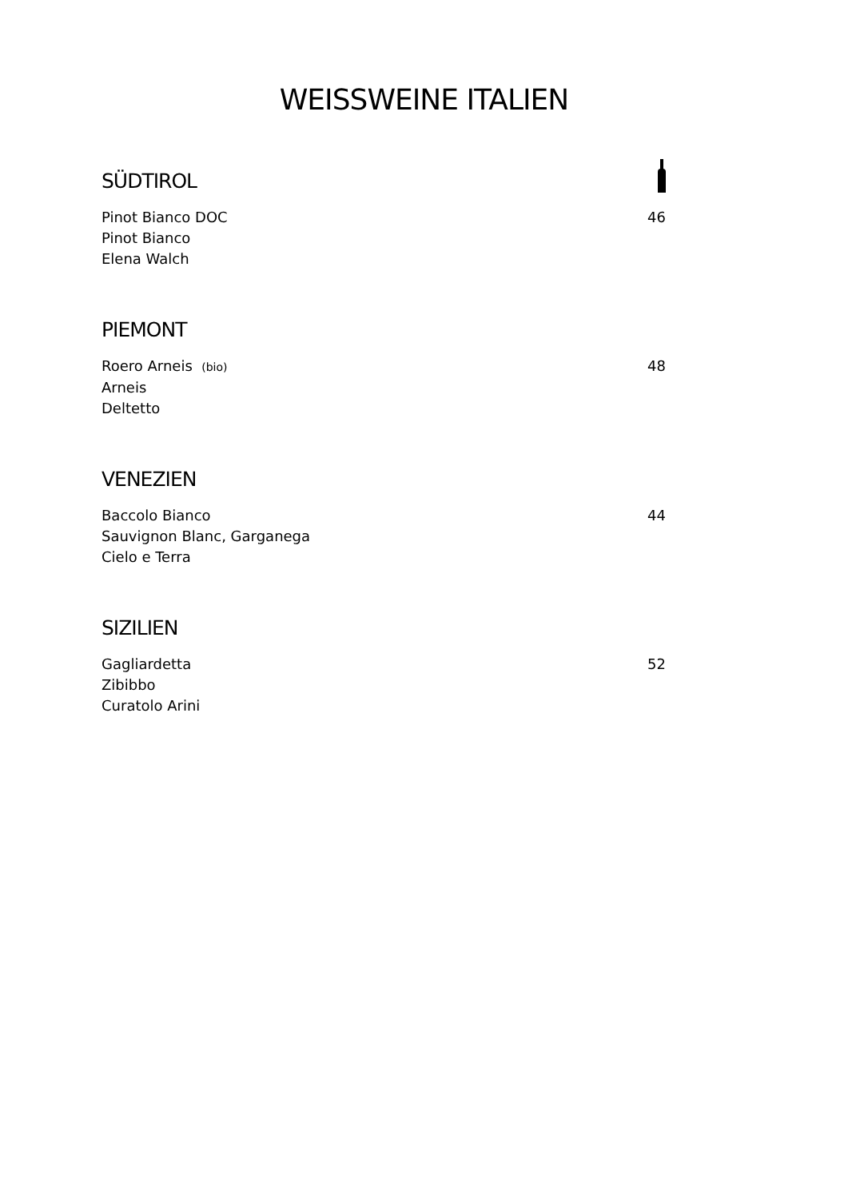WEISSWEINE ITALIEN
SÜDTIROL
Pinot Bianco DOC
Pinot Bianco
Elena Walch 46
PIEMONT
Roero Arneis (bio)
Arneis
Deltetto 48
VENEZIEN
Baccolo Bianco
Sauvignon Blanc, Garganega
Cielo e Terra 44
SIZILIEN
Gagliardetta
Zibibbo
Curatolo Arini 52